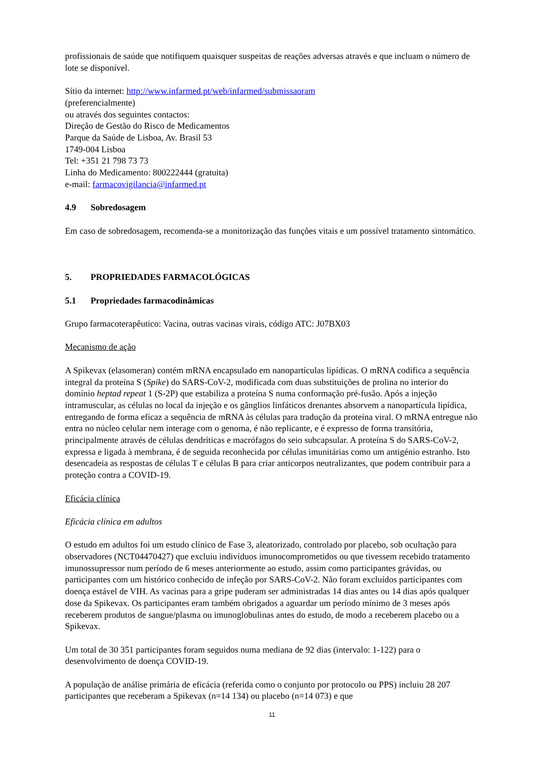profissionais de saúde que notifiquem quaisquer suspeitas de reações adversas através e que incluam o número de lote se disponível.
Sítio da internet: http://www.infarmed.pt/web/infarmed/submissaoram
(preferencialmente)
ou através dos seguintes contactos:
Direção de Gestão do Risco de Medicamentos
Parque da Saúde de Lisboa, Av. Brasil 53
1749-004 Lisboa
Tel: +351 21 798 73 73
Linha do Medicamento: 800222444 (gratuita)
e-mail: farmacovigilancia@infarmed.pt
4.9 Sobredosagem
Em caso de sobredosagem, recomenda-se a monitorização das funções vitais e um possível tratamento sintomático.
5. PROPRIEDADES FARMACOLÓGICAS
5.1 Propriedades farmacodinâmicas
Grupo farmacoterapêutico: Vacina, outras vacinas virais, código ATC: J07BX03
Mecanismo de ação
A Spikevax (elasomeran) contém mRNA encapsulado em nanopartículas lipídicas. O mRNA codifica a sequência integral da proteína S (Spike) do SARS-CoV-2, modificada com duas substituições de prolina no interior do domínio heptad repeat 1 (S-2P) que estabiliza a proteína S numa conformação pré-fusão. Após a injeção intramuscular, as células no local da injeção e os gânglios linfáticos drenantes absorvem a nanopartícula lipídica, entregando de forma eficaz a sequência de mRNA às células para tradução da proteína viral. O mRNA entregue não entra no núcleo celular nem interage com o genoma, é não replicante, e é expresso de forma transitória, principalmente através de células dendríticas e macrófagos do seio subcapsular. A proteína S do SARS-CoV-2, expressa e ligada à membrana, é de seguida reconhecida por células imunitárias como um antigénio estranho. Isto desencadeia as respostas de células T e células B para criar anticorpos neutralizantes, que podem contribuir para a proteção contra a COVID-19.
Eficácia clínica
Eficácia clínica em adultos
O estudo em adultos foi um estudo clínico de Fase 3, aleatorizado, controlado por placebo, sob ocultação para observadores (NCT04470427) que excluiu indivíduos imunocomprometidos ou que tivessem recebido tratamento imunossupressor num período de 6 meses anteriormente ao estudo, assim como participantes grávidas, ou participantes com um histórico conhecido de infeção por SARS-CoV-2. Não foram excluídos participantes com doença estável de VIH. As vacinas para a gripe puderam ser administradas 14 dias antes ou 14 dias após qualquer dose da Spikevax. Os participantes eram também obrigados a aguardar um período mínimo de 3 meses após receberem produtos de sangue/plasma ou imunoglobulinas antes do estudo, de modo a receberem placebo ou a Spikevax.
Um total de 30 351 participantes foram seguidos numa mediana de 92 dias (intervalo: 1-122) para o desenvolvimento de doença COVID-19.
A população de análise primária de eficácia (referida como o conjunto por protocolo ou PPS) incluiu 28 207 participantes que receberam a Spikevax (n=14 134) ou placebo (n=14 073) e que
11